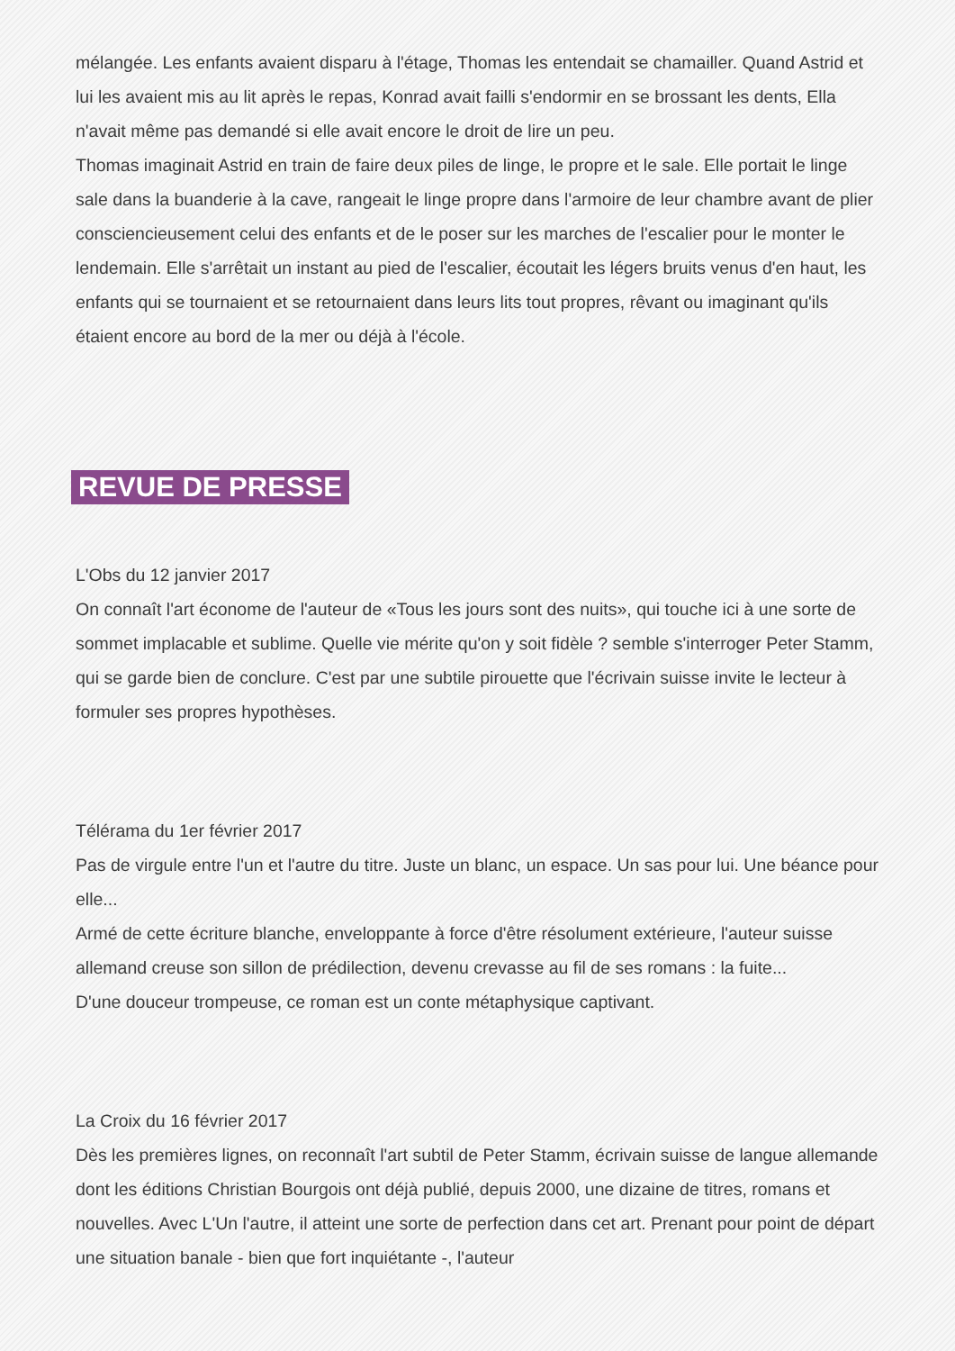mélangée. Les enfants avaient disparu à l'étage, Thomas les entendait se chamailler. Quand Astrid et lui les avaient mis au lit après le repas, Konrad avait failli s'endormir en se brossant les dents, Ella n'avait même pas demandé si elle avait encore le droit de lire un peu.
Thomas imaginait Astrid en train de faire deux piles de linge, le propre et le sale. Elle portait le linge sale dans la buanderie à la cave, rangeait le linge propre dans l'armoire de leur chambre avant de plier consciencieusement celui des enfants et de le poser sur les marches de l'escalier pour le monter le lendemain. Elle s'arrêtait un instant au pied de l'escalier, écoutait les légers bruits venus d'en haut, les enfants qui se tournaient et se retournaient dans leurs lits tout propres, rêvant ou imaginant qu'ils étaient encore au bord de la mer ou déjà à l'école.
REVUE DE PRESSE
L'Obs du 12 janvier 2017
On connaît l'art économe de l'auteur de «Tous les jours sont des nuits», qui touche ici à une sorte de sommet implacable et sublime. Quelle vie mérite qu'on y soit fidèle ? semble s'interroger Peter Stamm, qui se garde bien de conclure. C'est par une subtile pirouette que l'écrivain suisse invite le lecteur à formuler ses propres hypothèses.
Télérama du 1er février 2017
Pas de virgule entre l'un et l'autre du titre. Juste un blanc, un espace. Un sas pour lui. Une béance pour elle...
Armé de cette écriture blanche, enveloppante à force d'être résolument extérieure, l'auteur suisse allemand creuse son sillon de prédilection, devenu crevasse au fil de ses romans : la fuite...
D'une douceur trompeuse, ce roman est un conte métaphysique captivant.
La Croix du 16 février 2017
Dès les premières lignes, on reconnaît l'art subtil de Peter Stamm, écrivain suisse de langue allemande dont les éditions Christian Bourgois ont déjà publié, depuis 2000, une dizaine de titres, romans et nouvelles. Avec L'Un l'autre, il atteint une sorte de perfection dans cet art. Prenant pour point de départ une situation banale - bien que fort inquiétante -, l'auteur